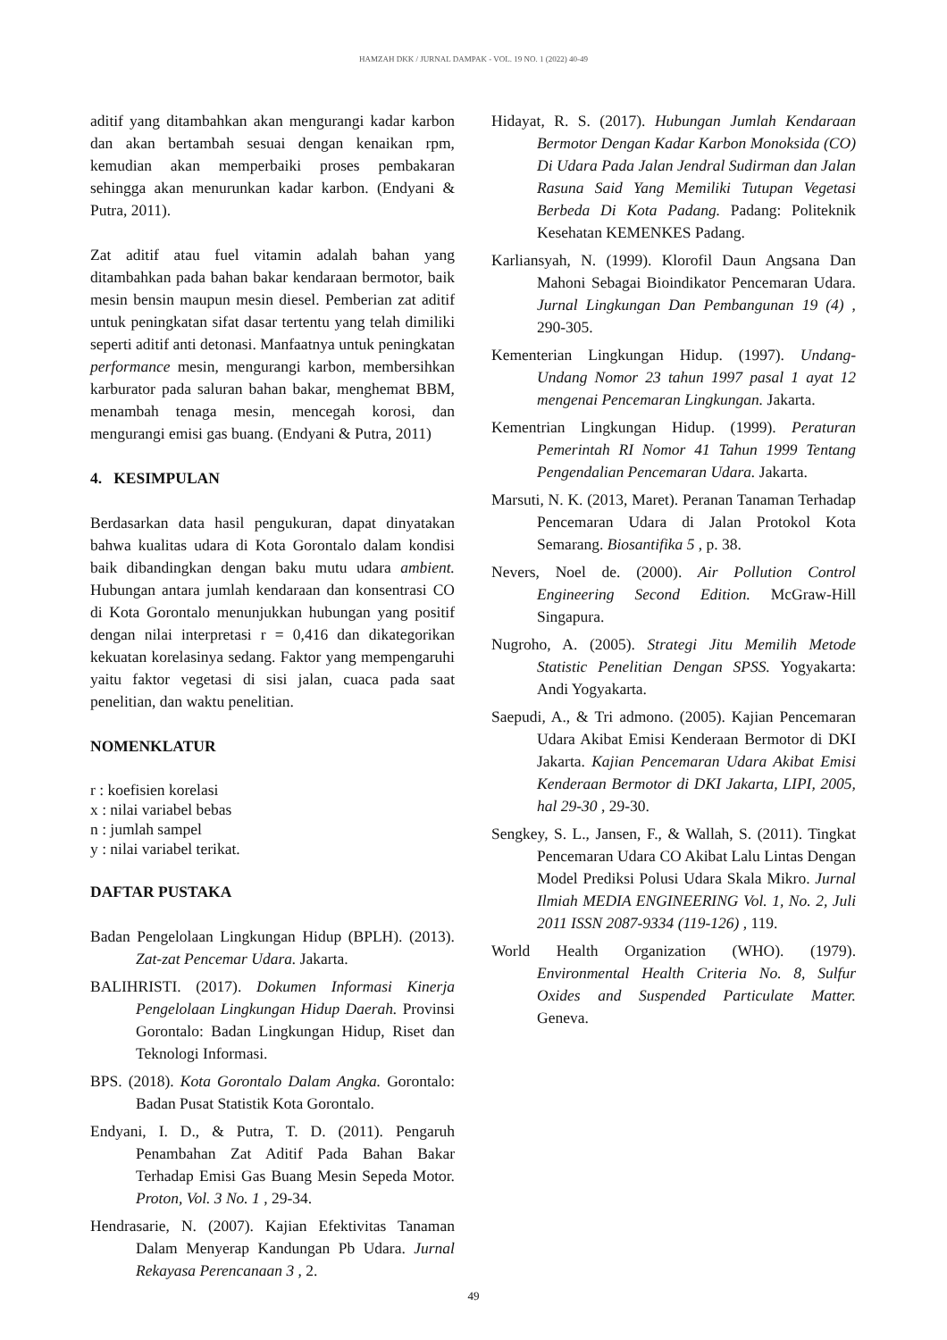HAMZAH DKK / JURNAL DAMPAK - VOL. 19 NO. 1 (2022) 40-49
aditif yang ditambahkan akan mengurangi kadar karbon dan akan bertambah sesuai dengan kenaikan rpm, kemudian akan memperbaiki proses pembakaran sehingga akan menurunkan kadar karbon. (Endyani & Putra, 2011).
Zat aditif atau fuel vitamin adalah bahan yang ditambahkan pada bahan bakar kendaraan bermotor, baik mesin bensin maupun mesin diesel. Pemberian zat aditif untuk peningkatan sifat dasar tertentu yang telah dimiliki seperti aditif anti detonasi. Manfaatnya untuk peningkatan performance mesin, mengurangi karbon, membersihkan karburator pada saluran bahan bakar, menghemat BBM, menambah tenaga mesin, mencegah korosi, dan mengurangi emisi gas buang. (Endyani & Putra, 2011)
4. KESIMPULAN
Berdasarkan data hasil pengukuran, dapat dinyatakan bahwa kualitas udara di Kota Gorontalo dalam kondisi baik dibandingkan dengan baku mutu udara ambient. Hubungan antara jumlah kendaraan dan konsentrasi CO di Kota Gorontalo menunjukkan hubungan yang positif dengan nilai interpretasi r = 0,416 dan dikategorikan kekuatan korelasinya sedang. Faktor yang mempengaruhi yaitu faktor vegetasi di sisi jalan, cuaca pada saat penelitian, dan waktu penelitian.
NOMENKLATUR
r : koefisien korelasi
x : nilai variabel bebas
n : jumlah sampel
y : nilai variabel terikat.
DAFTAR PUSTAKA
Badan Pengelolaan Lingkungan Hidup (BPLH). (2013). Zat-zat Pencemar Udara. Jakarta.
BALIHRISTI. (2017). Dokumen Informasi Kinerja Pengelolaan Lingkungan Hidup Daerah. Provinsi Gorontalo: Badan Lingkungan Hidup, Riset dan Teknologi Informasi.
BPS. (2018). Kota Gorontalo Dalam Angka. Gorontalo: Badan Pusat Statistik Kota Gorontalo.
Endyani, I. D., & Putra, T. D. (2011). Pengaruh Penambahan Zat Aditif Pada Bahan Bakar Terhadap Emisi Gas Buang Mesin Sepeda Motor. Proton, Vol. 3 No. 1 , 29-34.
Hendrasarie, N. (2007). Kajian Efektivitas Tanaman Dalam Menyerap Kandungan Pb Udara. Jurnal Rekayasa Perencanaan 3 , 2.
Hidayat, R. S. (2017). Hubungan Jumlah Kendaraan Bermotor Dengan Kadar Karbon Monoksida (CO) Di Udara Pada Jalan Jendral Sudirman dan Jalan Rasuna Said Yang Memiliki Tutupan Vegetasi Berbeda Di Kota Padang. Padang: Politeknik Kesehatan KEMENKES Padang.
Karliansyah, N. (1999). Klorofil Daun Angsana Dan Mahoni Sebagai Bioindikator Pencemaran Udara. Jurnal Lingkungan Dan Pembangunan 19 (4) , 290-305.
Kementerian Lingkungan Hidup. (1997). Undang-Undang Nomor 23 tahun 1997 pasal 1 ayat 12 mengenai Pencemaran Lingkungan. Jakarta.
Kementrian Lingkungan Hidup. (1999). Peraturan Pemerintah RI Nomor 41 Tahun 1999 Tentang Pengendalian Pencemaran Udara. Jakarta.
Marsuti, N. K. (2013, Maret). Peranan Tanaman Terhadap Pencemaran Udara di Jalan Protokol Kota Semarang. Biosantifika 5 , p. 38.
Nevers, Noel de. (2000). Air Pollution Control Engineering Second Edition. McGraw-Hill Singapura.
Nugroho, A. (2005). Strategi Jitu Memilih Metode Statistic Penelitian Dengan SPSS. Yogyakarta: Andi Yogyakarta.
Saepudi, A., & Tri admono. (2005). Kajian Pencemaran Udara Akibat Emisi Kenderaan Bermotor di DKI Jakarta. Kajian Pencemaran Udara Akibat Emisi Kenderaan Bermotor di DKI Jakarta, LIPI, 2005, hal 29-30 , 29-30.
Sengkey, S. L., Jansen, F., & Wallah, S. (2011). Tingkat Pencemaran Udara CO Akibat Lalu Lintas Dengan Model Prediksi Polusi Udara Skala Mikro. Jurnal Ilmiah MEDIA ENGINEERING Vol. 1, No. 2, Juli 2011 ISSN 2087-9334 (119-126) , 119.
World Health Organization (WHO). (1979). Environmental Health Criteria No. 8, Sulfur Oxides and Suspended Particulate Matter. Geneva.
49